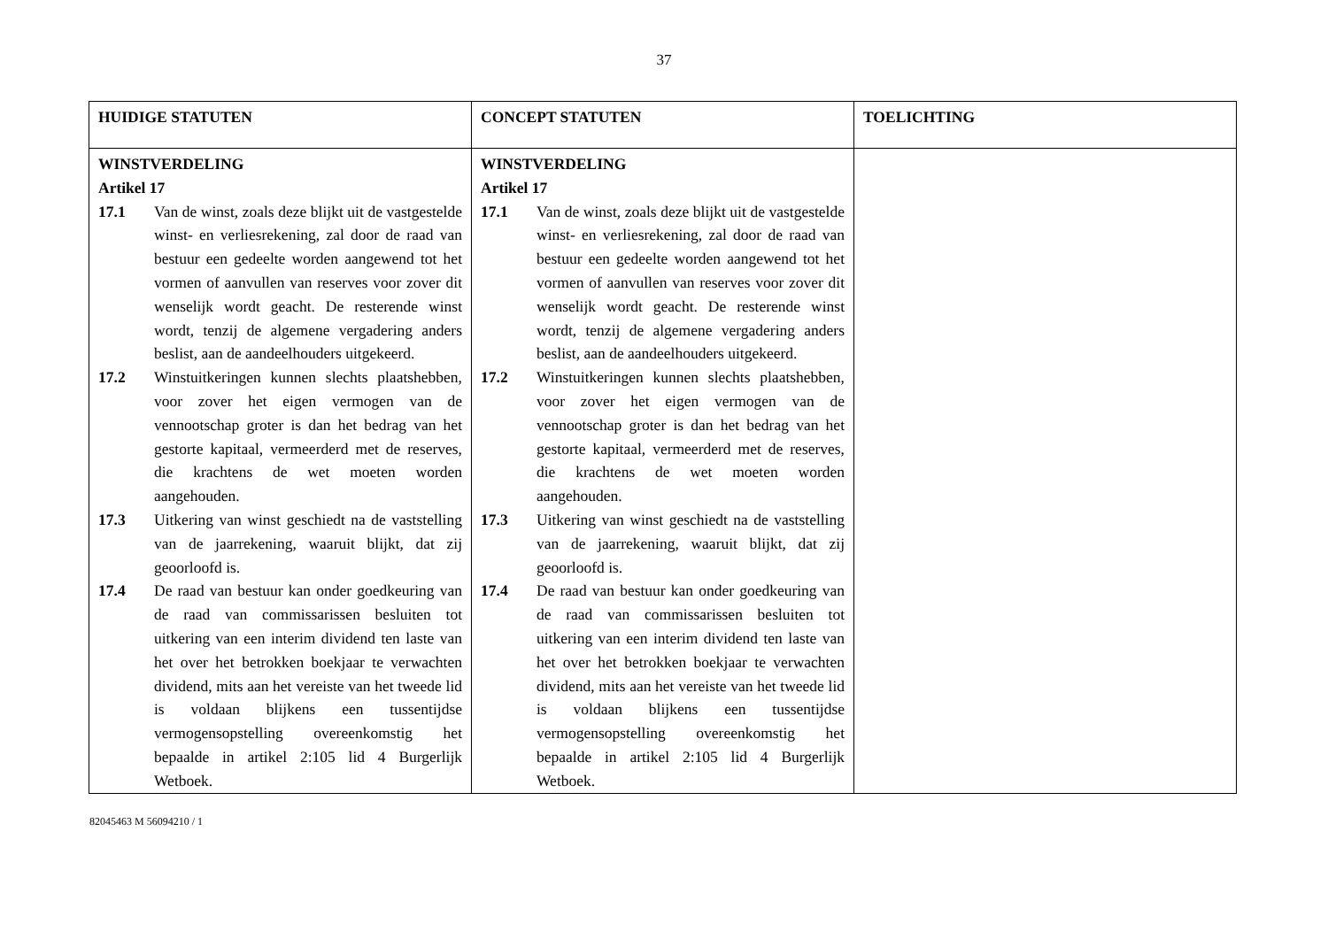37
| HUIDIGE STATUTEN | CONCEPT STATUTEN | TOELICHTING |
| --- | --- | --- |
| WINSTVERDELING Artikel 17 17.1 Van de winst, zoals deze blijkt uit de vastgestelde winst- en verliesrekening, zal door de raad van bestuur een gedeelte worden aangewend tot het vormen of aanvullen van reserves voor zover dit wenselijk wordt geacht. De resterende winst wordt, tenzij de algemene vergadering anders beslist, aan de aandeelhouders uitgekeerd. 17.2 Winstuitkeringen kunnen slechts plaatshebben, voor zover het eigen vermogen van de vennootschap groter is dan het bedrag van het gestorte kapitaal, vermeerderd met de reserves, die krachtens de wet moeten worden aangehouden. 17.3 Uitkering van winst geschiedt na de vaststelling van de jaarrekening, waaruit blijkt, dat zij geoorloofd is. 17.4 De raad van bestuur kan onder goedkeuring van de raad van commissarissen besluiten tot uitkering van een interim dividend ten laste van het over het betrokken boekjaar te verwachten dividend, mits aan het vereiste van het tweede lid is voldaan blijkens een tussentijdse vermogensopstelling overeenkomstig het bepaalde in artikel 2:105 lid 4 Burgerlijk Wetboek. | WINSTVERDELING Artikel 17 17.1 Van de winst, zoals deze blijkt uit de vastgestelde winst- en verliesrekening, zal door de raad van bestuur een gedeelte worden aangewend tot het vormen of aanvullen van reserves voor zover dit wenselijk wordt geacht. De resterende winst wordt, tenzij de algemene vergadering anders beslist, aan de aandeelhouders uitgekeerd. 17.2 Winstuitkeringen kunnen slechts plaatshebben, voor zover het eigen vermogen van de vennootschap groter is dan het bedrag van het gestorte kapitaal, vermeerderd met de reserves, die krachtens de wet moeten worden aangehouden. 17.3 Uitkering van winst geschiedt na de vaststelling van de jaarrekening, waaruit blijkt, dat zij geoorloofd is. 17.4 De raad van bestuur kan onder goedkeuring van de raad van commissarissen besluiten tot uitkering van een interim dividend ten laste van het over het betrokken boekjaar te verwachten dividend, mits aan het vereiste van het tweede lid is voldaan blijkens een tussentijdse vermogensopstelling overeenkomstig het bepaalde in artikel 2:105 lid 4 Burgerlijk Wetboek. | |
82045463 M 56094210 / 1